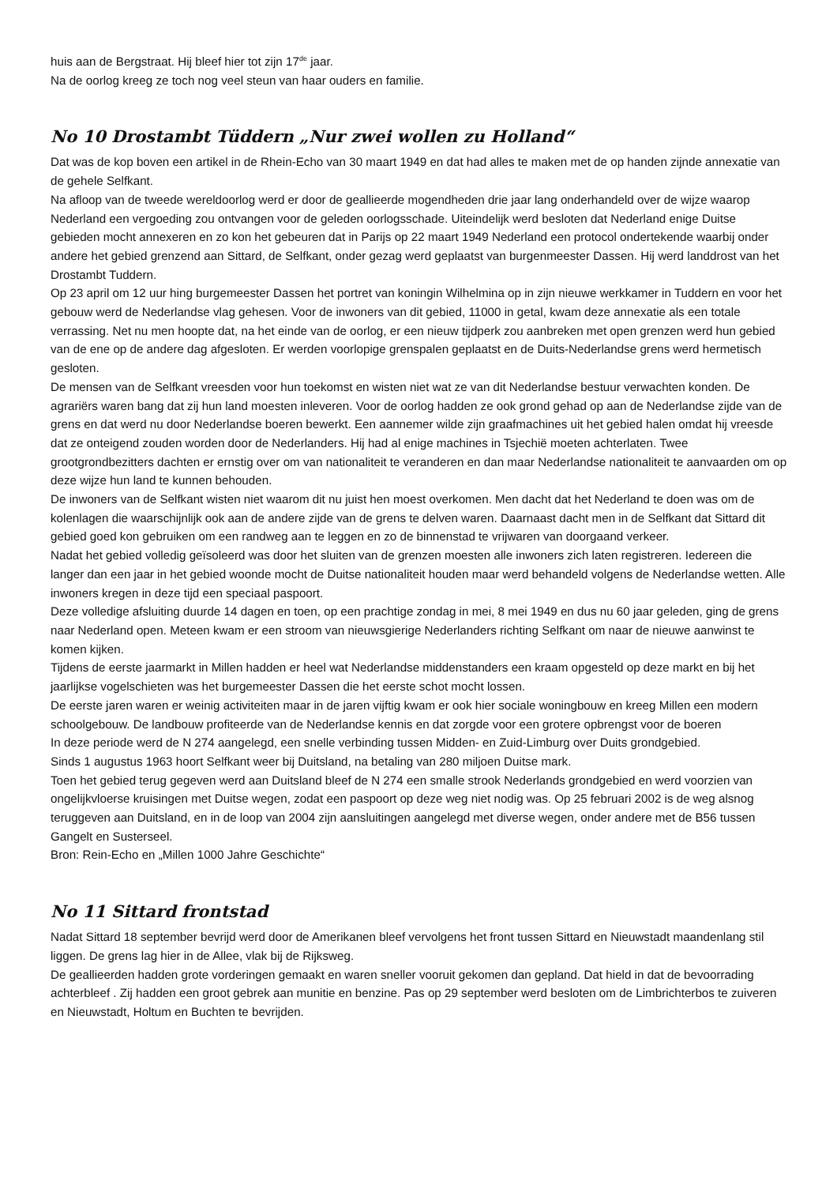huis aan de Bergstraat. Hij bleef hier tot zijn 17<sup>de</sup> jaar.
Na de oorlog kreeg ze toch nog veel steun van haar ouders en familie.
No 10 Drostambt Tüddern „Nur zwei wollen zu Holland“
Dat was de kop boven een artikel in de Rhein-Echo van 30 maart 1949 en dat had alles te maken met de op handen zijnde annexatie van de gehele Selfkant.
Na afloop van de tweede wereldoorlog werd er door de geallieerde mogendheden drie jaar lang onderhandeld over de wijze waarop Nederland een vergoeding zou ontvangen voor de geleden oorlogsschade. Uiteindelijk werd besloten dat Nederland enige Duitse gebieden mocht annexeren en zo kon het gebeuren dat in Parijs op 22 maart 1949 Nederland een protocol ondertekende waarbij onder andere het gebied grenzend aan Sittard, de Selfkant, onder gezag werd geplaatst van burgenmeester Dassen. Hij werd landdrost van het Drostambt Tuddern.
Op 23 april om 12 uur hing burgemeester Dassen het portret van koningin Wilhelmina op in zijn nieuwe werkkamer in Tuddern en voor het gebouw werd de Nederlandse vlag gehesen. Voor de inwoners van dit gebied, 11000 in getal, kwam deze annexatie als een totale verrassing. Net nu men hoopte dat, na het einde van de oorlog, er een nieuw tijdperk zou aanbreken met open grenzen werd hun gebied van de ene op de andere dag afgesloten. Er werden voorlopige grenspalen geplaatst en de Duits-Nederlandse grens werd hermetisch gesloten.
De mensen van de Selfkant vreesden voor hun toekomst en wisten niet wat ze van dit Nederlandse bestuur verwachten konden. De agrariërs waren bang dat zij hun land moesten inleveren. Voor de oorlog hadden ze ook grond gehad op aan de Nederlandse zijde van de grens en dat werd nu door Nederlandse boeren bewerkt. Een aannemer wilde zijn graafmachines uit het gebied halen omdat hij vreesde dat ze onteigend zouden worden door de Nederlanders. Hij had al enige machines in Tsjechië moeten achterlaten. Twee grootgrondbezitters dachten er ernstig over om van nationaliteit te veranderen en dan maar Nederlandse nationaliteit te aanvaarden om op deze wijze hun land te kunnen behouden.
De inwoners van de Selfkant wisten niet waarom dit nu juist hen moest overkomen. Men dacht dat het Nederland te doen was om de kolenlagen die waarschijnlijk ook aan de andere zijde van de grens te delven waren. Daarnaast dacht men in de Selfkant dat Sittard dit gebied goed kon gebruiken om een randweg aan te leggen en zo de binnenstad te vrijwaren van doorgaand verkeer.
Nadat het gebied volledig geïsoleerd was door het sluiten van de grenzen moesten alle inwoners zich laten registreren. Iedereen die langer dan een jaar in het gebied woonde mocht de Duitse nationaliteit houden maar werd behandeld volgens de Nederlandse wetten. Alle inwoners kregen in deze tijd een speciaal paspoort.
Deze volledige afsluiting duurde 14 dagen en toen, op een prachtige zondag in mei, 8 mei 1949 en dus nu 60 jaar geleden, ging de grens naar Nederland open. Meteen kwam er een stroom van nieuwsgierige Nederlanders richting Selfkant om naar de nieuwe aanwinst te komen kijken.
Tijdens de eerste jaarmarkt in Millen hadden er heel wat Nederlandse middenstanders een kraam opgesteld op deze markt en bij het jaarlijkse vogelschieten was het burgemeester Dassen die het eerste schot mocht lossen.
De eerste jaren waren er weinig activiteiten maar in de jaren vijftig kwam er ook hier sociale woningbouw en kreeg Millen een modern schoolgebouw. De landbouw profiteerde van de Nederlandse kennis en dat zorgde voor een grotere opbrengst voor de boeren
In deze periode werd de N 274 aangelegd, een snelle verbinding tussen Midden- en Zuid-Limburg over Duits grondgebied.
Sinds 1 augustus 1963 hoort Selfkant weer bij Duitsland, na betaling van 280 miljoen Duitse mark.
Toen het gebied terug gegeven werd aan Duitsland bleef de N 274 een smalle strook Nederlands grondgebied en werd voorzien van ongelijkvloerse kruisingen met Duitse wegen, zodat een paspoort op deze weg niet nodig was. Op 25 februari 2002 is de weg alsnog teruggeven aan Duitsland, en in de loop van 2004 zijn aansluitingen aangelegd met diverse wegen, onder andere met de B56 tussen Gangelt en Susterseel.
Bron: Rein-Echo en „Millen 1000 Jahre Geschichte“
No 11 Sittard frontstad
Nadat Sittard 18 september bevrijd werd door de Amerikanen bleef vervolgens het front tussen Sittard en Nieuwstadt maandenlang stil liggen. De grens lag hier in de Allee, vlak bij de Rijksweg.
De geallieerden hadden grote vorderingen gemaakt en waren sneller vooruit gekomen dan gepland. Dat hield in dat de bevoorrading achterbleef . Zij hadden een groot gebrek aan munitie en benzine. Pas op 29 september werd besloten om de Limbrichterbos te zuiveren en Nieuwstadt, Holtum en Buchten te bevrijden.